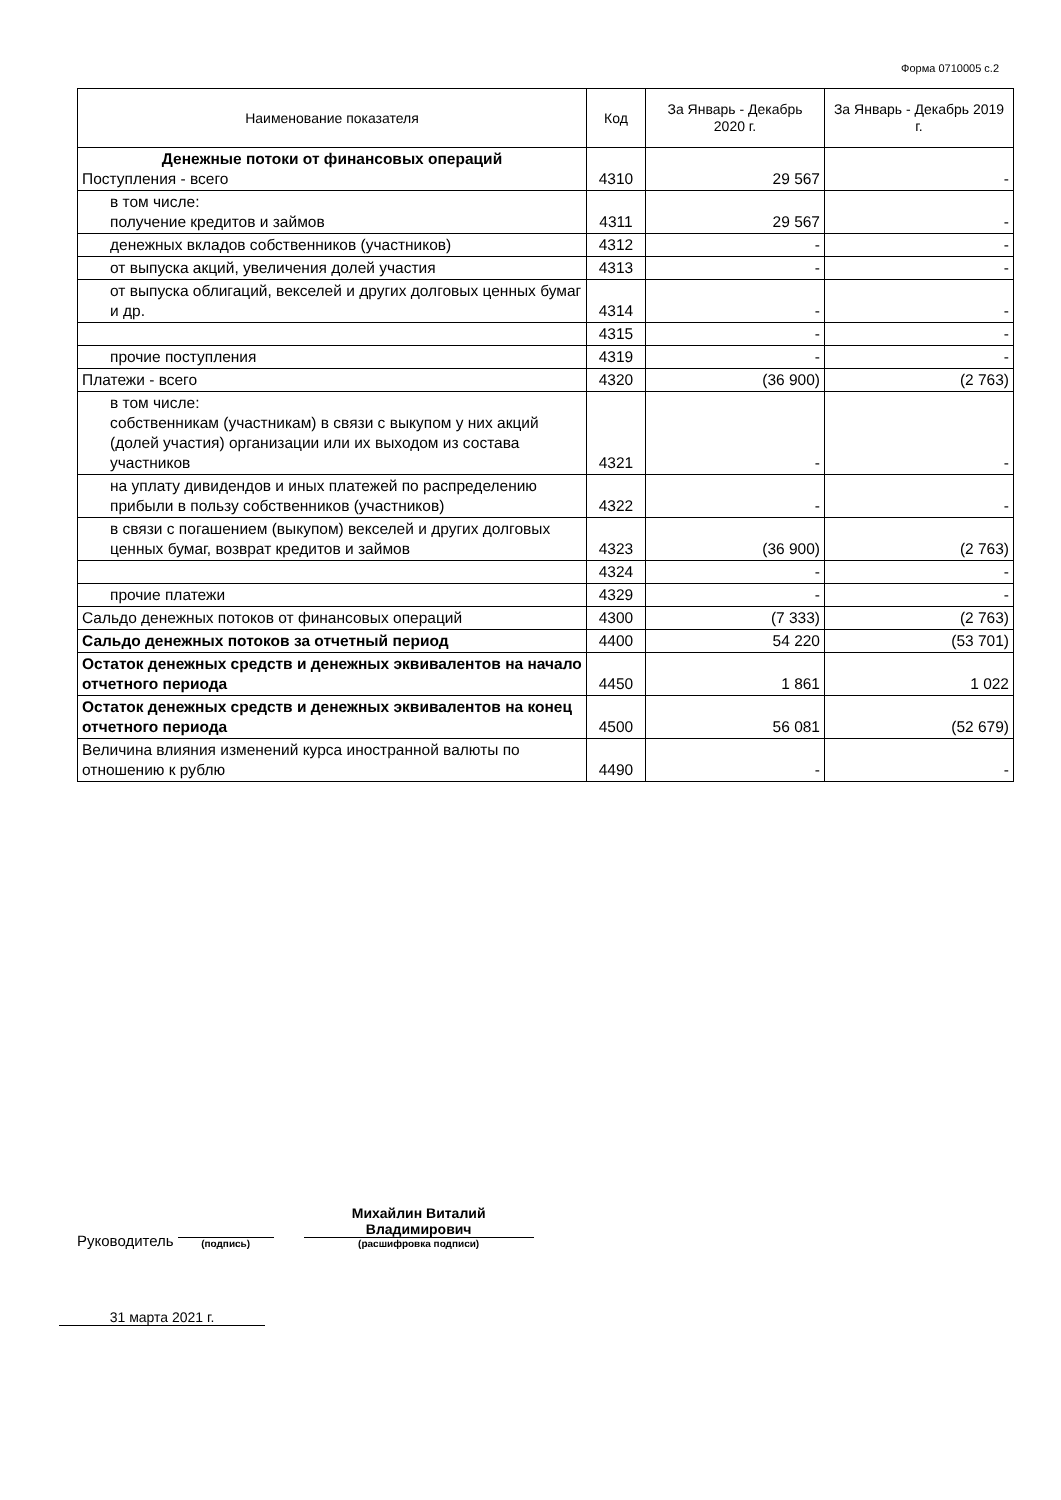Форма 0710005 с.2
| Наименование показателя | Код | За Январь - Декабрь 2020 г. | За Январь - Декабрь 2019 г. |
| --- | --- | --- | --- |
| Денежные потоки от финансовых операций Поступления - всего | 4310 | 29 567 | - |
| в том числе: получение кредитов и займов | 4311 | 29 567 | - |
| денежных вкладов собственников (участников) | 4312 | - | - |
| от выпуска акций, увеличения долей участия | 4313 | - | - |
| от выпуска облигаций, векселей и других долговых ценных бумаг и др. | 4314 | - | - |
| | 4315 | - | - |
| прочие поступления | 4319 | - | - |
| Платежи - всего | 4320 | (36 900) | (2 763) |
| в том числе: собственникам (участникам) в связи с выкупом у них акций (долей участия) организации или их выходом из состава участников | 4321 | - | - |
| на уплату дивидендов и иных платежей по распределению прибыли в пользу собственников (участников) | 4322 | - | - |
| в связи с погашением (выкупом) векселей и других долговых ценных бумаг, возврат кредитов и займов | 4323 | (36 900) | (2 763) |
| | 4324 | - | - |
| прочие платежи | 4329 | - | - |
| Сальдо денежных потоков от финансовых операций | 4300 | (7 333) | (2 763) |
| Сальдо денежных потоков за отчетный период | 4400 | 54 220 | (53 701) |
| Остаток денежных средств и денежных эквивалентов на начало отчетного периода | 4450 | 1 861 | 1 022 |
| Остаток денежных средств и денежных эквивалентов на конец отчетного периода | 4500 | 56 081 | (52 679) |
| Величина влияния изменений курса иностранной валюты по отношению к рублю | 4490 | - | - |
Руководитель
(подпись)
Михайлин Виталий Владимирович
(расшифровка подписи)
31 марта 2021 г.